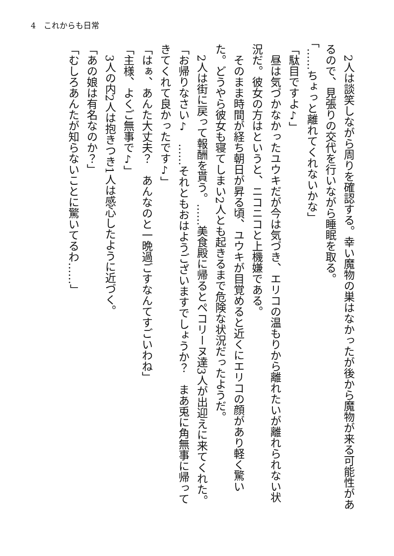4　これからも日常
　2人は談笑しながら周りを確認する。幸い魔物の巣はなかったが後から魔物が来る可能性があるので、見張りの交代を行いながら睡眠を取る。
「……ちょっと離れてくれないかな」
「駄目ですよ♪」
　昼は気づかなかったユウキだが今は気づき、エリコの温もりから離れたいが離れられない状況だ。彼女の方はというと、ニコニコと上機嫌である。
　そのまま時間が経ち朝日が昇る頃、ユウキが目覚めると近くにエリコの顔があり軽く驚いた。どうやら彼女も寝てしまい2人とも起きるまで危険な状況だったようだ。
　2人は街に戻って報酬を貰う。……美食殿に帰るとペコリーヌ達3人が出迎えに来てくれた。
「お帰りなさい♪　……それともおはようございますでしょうか？　まあ兎に角無事に帰ってきてくれて良かったです♪」
「はぁ、あんた大丈夫？　あんなのと一晩過ごすなんてすごいわね」
「主様、よくご無事で♪」
　3人の内2人は抱きつき1人は感心したように近づく。
「あの娘は有名なのか？」
「むしろあんたが知らないことに驚いてるわ……」